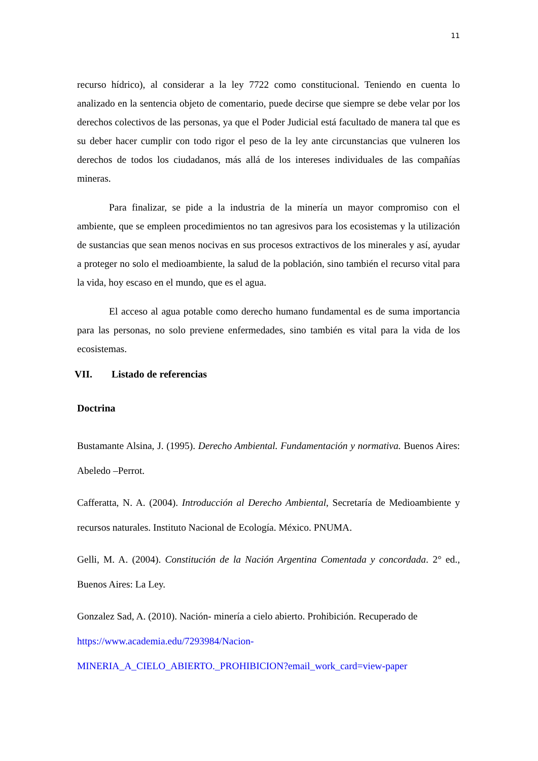11
recurso hídrico), al considerar a la ley 7722 como constitucional. Teniendo en cuenta lo analizado en la sentencia objeto de comentario, puede decirse que siempre se debe velar por los derechos colectivos de las personas, ya que el Poder Judicial está facultado de manera tal que es su deber hacer cumplir con todo rigor el peso de la ley ante circunstancias que vulneren los derechos de todos los ciudadanos, más allá de los intereses individuales de las compañías mineras.
Para finalizar, se pide a la industria de la minería un mayor compromiso con el ambiente, que se empleen procedimientos no tan agresivos para los ecosistemas y la utilización de sustancias que sean menos nocivas en sus procesos extractivos de los minerales y así, ayudar a proteger no solo el medioambiente, la salud de la población, sino también el recurso vital para la vida, hoy escaso en el mundo, que es el agua.
El acceso al agua potable como derecho humano fundamental es de suma importancia para las personas, no solo previene enfermedades, sino también es vital para la vida de los ecosistemas.
VII. Listado de referencias
Doctrina
Bustamante Alsina, J. (1995). Derecho Ambiental. Fundamentación y normativa. Buenos Aires: Abeledo –Perrot.
Cafferatta, N. A. (2004). Introducción al Derecho Ambiental, Secretaría de Medioambiente y recursos naturales. Instituto Nacional de Ecología. México. PNUMA.
Gelli, M. A. (2004). Constitución de la Nación Argentina Comentada y concordada. 2° ed., Buenos Aires: La Ley.
Gonzalez Sad, A. (2010). Nación- minería a cielo abierto. Prohibición. Recuperado de
https://www.academia.edu/7293984/Nacion-
MINERIA_A_CIELO_ABIERTO._PROHIBICION?email_work_card=view-paper